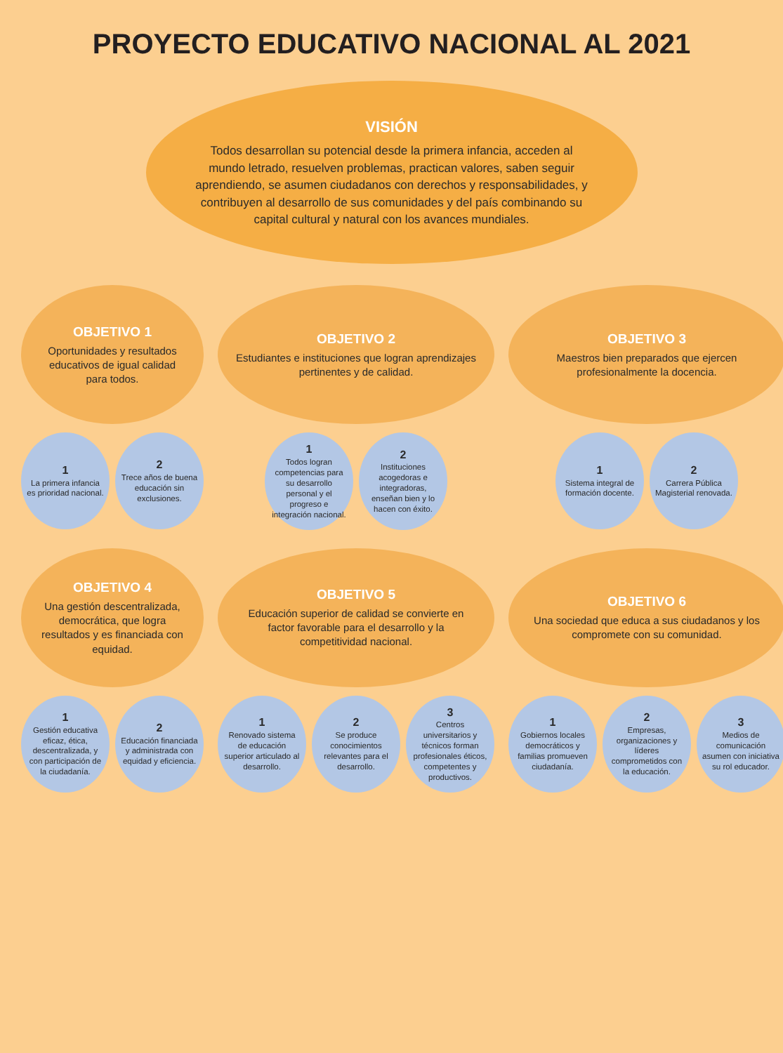PROYECTO EDUCATIVO NACIONAL AL 2021
VISIÓN
Todos desarrollan su potencial desde la primera infancia, acceden al mundo letrado, resuelven problemas, practican valores, saben seguir aprendiendo, se asumen ciudadanos con derechos y responsabilidades, y contribuyen al desarrollo de sus comunidades y del país combinando su capital cultural y natural con los avances mundiales.
OBJETIVO 1
Oportunidades y resultados educativos de igual calidad para todos.
1
La primera infancia es prioridad nacional.
2
Trece años de buena educación sin exclusiones.
OBJETIVO 2
Estudiantes e instituciones que logran aprendizajes pertinentes y de calidad.
1
Todos logran competencias para su desarrollo personal y el progreso e integración nacional.
2
Instituciones acogedoras e integradoras, enseñan bien y lo hacen con éxito.
OBJETIVO 3
Maestros bien preparados que ejercen profesionalmente la docencia.
1
Sistema integral de formación docente.
2
Carrera Pública Magisterial renovada.
OBJETIVO 4
Una gestión descentralizada, democrática, que logra resultados y es financiada con equidad.
1
Gestión educativa eficaz, ética, descentralizada, y con participación de la ciudadanía.
2
Educación financiada y administrada con equidad y eficiencia.
OBJETIVO 5
Educación superior de calidad se convierte en factor favorable para el desarrollo y la competitividad nacional.
1
Renovado sistema de educación superior articulado al desarrollo.
2
Se produce conocimientos relevantes para el desarrollo.
3
Centros universitarios y técnicos forman profesionales éticos, competentes y productivos.
OBJETIVO 6
Una sociedad que educa a sus ciudadanos y los compromete con su comunidad.
1
Gobiernos locales democráticos y familias promueven ciudadanía.
2
Empresas, organizaciones y líderes comprometidos con la educación.
3
Medios de comunicación asumen con iniciativa su rol educador.